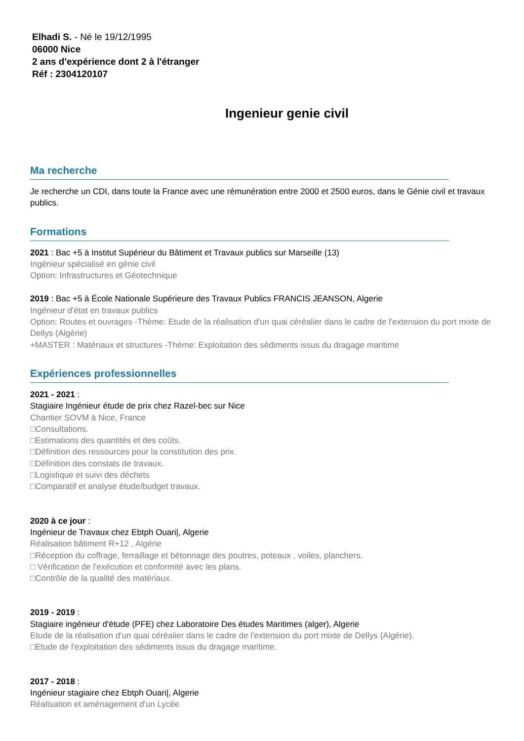Elhadi S. - Né le 19/12/1995
06000 Nice
2 ans d'expérience dont 2 à l'étranger
Réf : 2304120107
Ingenieur genie civil
Ma recherche
Je recherche un CDI, dans toute la France avec une rémunération entre 2000 et 2500 euros, dans le Génie civil et travaux publics.
Formations
2021 : Bac +5 à Institut Supérieur du Bâtiment et Travaux publics sur Marseille (13)
Ingénieur spécialisé en génie civil
Option: Infrastructures et Géotechnique
2019 : Bac +5 à École Nationale Supérieure des Travaux Publics FRANCIS JEANSON, Algerie
Ingénieur d'état en travaux publics
Option: Routes et ouvrages -Thème: Etude de la réalisation d'un quai céréalier dans le cadre de l'extension du port mixte de Dellys (Algérie)
+MASTER : Matériaux et structures -Thème: Exploitation des sédiments issus du dragage maritime
Expériences professionnelles
2021 - 2021 :
Stagiaire Ingénieur étude de prix chez Razel-bec sur Nice
Chantier SOVM à Nice, France
□Consultations.
□Estimations des quantités et des coûts.
□Définition des ressources pour la constitution des prix.
□Définition des constats de travaux.
□Logistique et suivi des déchets
□Comparatif et analyse étude/budget travaux.
2020 à ce jour :
Ingénieur de Travaux chez Ebtph Ouari|, Algerie
Réalisation bâtiment R+12 , Algérie
□Réception du coffrage, ferraillage et bétonnage des poutres, poteaux , voiles, planchers.
□ Vérification de l'exécution et conformité avec les plans.
□Contrôle de la qualité des matériaux.
2019 - 2019 :
Stagiaire ingénieur d'étude (PFE) chez Laboratoire Des études Maritimes (alger), Algerie
Etude de la réalisation d'un quai céréalier dans le cadre de l'extension du port mixte de Dellys (Algérie).
□Etude de l'exploitation des sédiments issus du dragage maritime.
2017 - 2018 :
Ingénieur stagiaire chez Ebtph Ouari|, Algerie
Réalisation et aménagement d'un Lycée